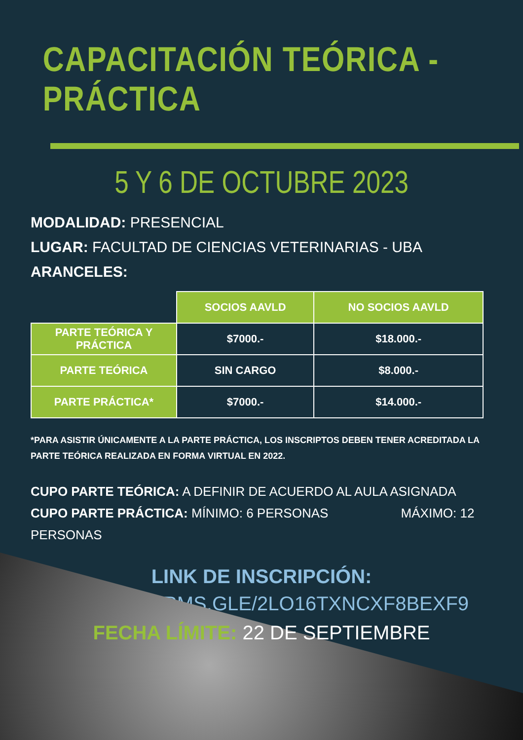CAPACITACIÓN TEÓRICA - PRÁCTICA
5 Y 6 DE OCTUBRE 2023
MODALIDAD: PRESENCIAL
LUGAR: FACULTAD DE CIENCIAS VETERINARIAS - UBA
ARANCELES:
| | SOCIOS AAVLD | NO SOCIOS AAVLD |
| PARTE TEÓRICA Y PRÁCTICA | $7000.- | $18.000.- |
| PARTE TEÓRICA | SIN CARGO | $8.000.- |
| PARTE PRÁCTICA* | $7000.- | $14.000.- |
*PARA ASISTIR ÚNICAMENTE A LA PARTE PRÁCTICA, LOS INSCRIPTOS DEBEN TENER ACREDITADA LA PARTE TEÓRICA REALIZADA EN FORMA VIRTUAL EN 2022.
CUPO PARTE TEÓRICA: A DEFINIR DE ACUERDO AL AULA ASIGNADA
CUPO PARTE PRÁCTICA: MÍNIMO: 6 PERSONAS MÁXIMO: 12 PERSONAS
LINK DE INSCRIPCIÓN:
HTTPS://FORMS.GLE/2LO16TXNCXF8BEXF9
FECHA LÍMITE: 22 DE SEPTIEMBRE